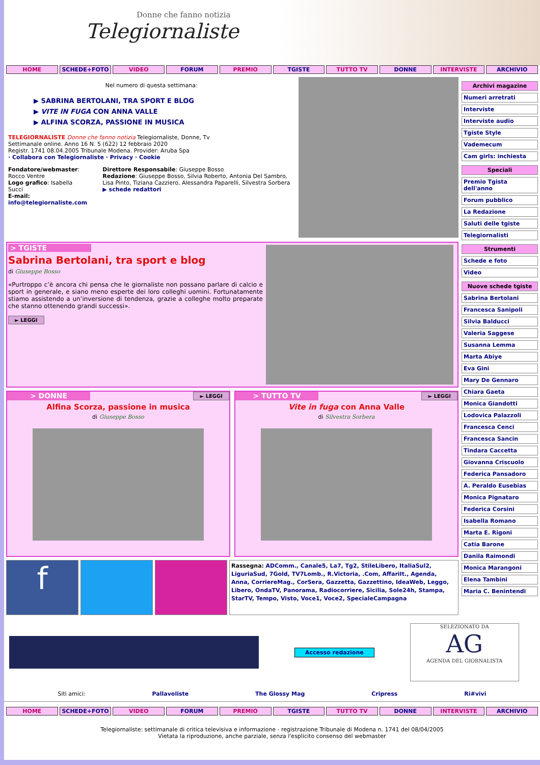Donne che fanno notizia
Telegiornaliste
HOME SCHEDE+FOTO VIDEO FORUM PREMIO TGISTE TUTTO TV DONNE INTERVISTE ARCHIVIO
Nel numero di questa settimana:
▶ SABRINA BERTOLANI, TRA SPORT E BLOG
▶ VITE IN FUGA CON ANNA VALLE
▶ ALFINA SCORZA, PASSIONE IN MUSICA
TELEGIORNALISTE Donne che fanno notizia Telegiornaliste, Donne, Tv
Settimanale online. Anno 16 N. 5 (622) 12 febbraio 2020
Registr. 1741 08.04.2005 Tribunale Modena. Provider: Aruba Spa
· Collabora con Telegiornaliste · Privacy · Cookie
Fondatore/webmaster: Rocco Ventre
Logo grafico: Isabella Succi
E-mail: info@telegiornaliste.com
Direttore Responsabile: Giuseppe Bosso
Redazione: Giuseppe Bosso, Silvia Roberto, Antonia Del Sambro, Lisa Pinto, Tiziana Cazziero, Alessandra Paparelli, Silvestra Sorbera
▶ schede redattori
> TGISTE
Sabrina Bertolani, tra sport e blog
di Giuseppe Bosso
«Purtroppo c’è ancora chi pensa che le giornaliste non possano parlare di calcio e sport in generale, e siano meno esperte dei loro colleghi uomini. Fortunatamente stiamo assistendo a un’inversione di tendenza, grazie a colleghe molto preparate che stanno ottenendo grandi successi».
► LEGGI
> DONNE
► LEGGI
Alfina Scorza, passione in musica
di Giuseppe Bosso
> TUTTO TV
► LEGGI
Vite in fuga con Anna Valle
di Silvestra Sorbera
f
Rassegna: ADComm., Canale5, La7, Tg2, StileLibero, ItaliaSul2, LiguriaSud, 7Gold, TV7Lomb., R.Victoria, .Com, AffariIt., Agenda, Anna, CorriereMag., CorSera, Gazzetta, Gazzettino, IdeaWeb, Leggo, Libero, OndaTV, Panorama, Radiocorriere, Sicilia, Sole24h, Stampa, StarTV, Tempo, Visto, Voce1, Voce2, SpecialeCampagna
Archivi magazine
Numeri arretrati
Interviste
Interviste audio
Tgiste Style
Vademecum
Cam girls: inchiesta
Speciali
Premio Tgista dell'anno
Forum pubblico
La Redazione
Saluti delle tgiste
Telegiornalisti
Strumenti
Schede e foto
Video
Nuove schede tgiste
Sabrina Bertolani
Francesca Sanipoli
Silvia Balducci
Valeria Saggese
Susanna Lemma
Marta Abiye
Eva Gini
Mary De Gennaro
Chiara Gaeta
Monica Giandotti
Lodovica Palazzoli
Francesca Cenci
Francesca Sancin
Tindara Caccetta
Giovanna Criscuolo
Federica Pansadoro
A. Peraldo Eusebias
Monica Pignataro
Federica Corsini
Isabella Romano
Marta E. Rigoni
Catia Barone
Danila Raimondi
Monica Marangoni
Elena Tambini
Maria C. Benintendi
Accesso redazione
SELEZIONATO DA
AG
AGENDA DEL GIORNALISTA
Siti amici: Pallavoliste The Glossy Mag Cripress Ri#vivi
HOME SCHEDE+FOTO VIDEO FORUM PREMIO TGISTE TUTTO TV DONNE INTERVISTE ARCHIVIO
Telegiornaliste: settimanale di critica televisiva e informazione - registrazione Tribunale di Modena n. 1741 del 08/04/2005
Vietata la riproduzione, anche parziale, senza l'esplicito consenso del webmaster